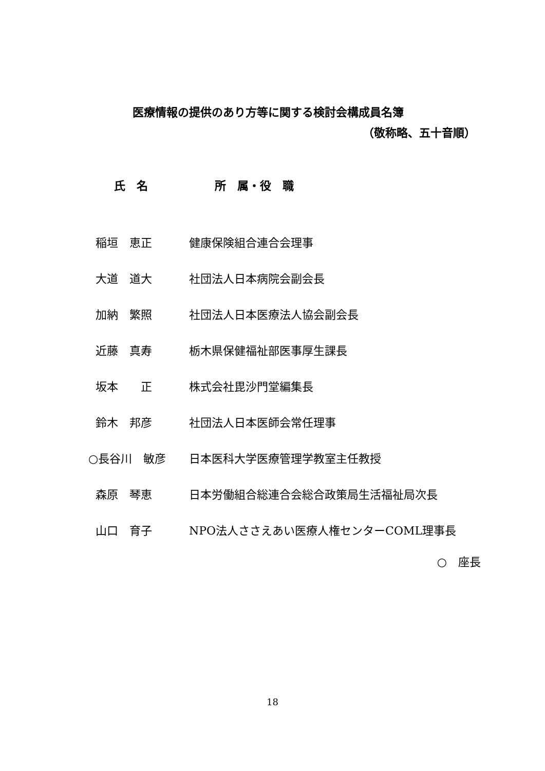医療情報の提供のあり方等に関する検討会構成員名簿
（敬称略、五十音順）
| 氏 名 | 所 属・役 職 |
| --- | --- |
| 稲垣 恵正 | 健康保険組合連合会理事 |
| 大道 道大 | 社団法人日本病院会副会長 |
| 加納 繁照 | 社団法人日本医療法人協会副会長 |
| 近藤 真寿 | 栃木県保健福祉部医事厚生課長 |
| 坂本 正 | 株式会社毘沙門堂編集長 |
| 鈴木 邦彦 | 社団法人日本医師会常任理事 |
| ○長谷川 敏彦 | 日本医科大学医療管理学教室主任教授 |
| 森原 琴恵 | 日本労働組合総連合会総合政策局生活福祉局次長 |
| 山口 育子 | NPO法人ささえあい医療人権センターCOML理事長 |
○　座長
18